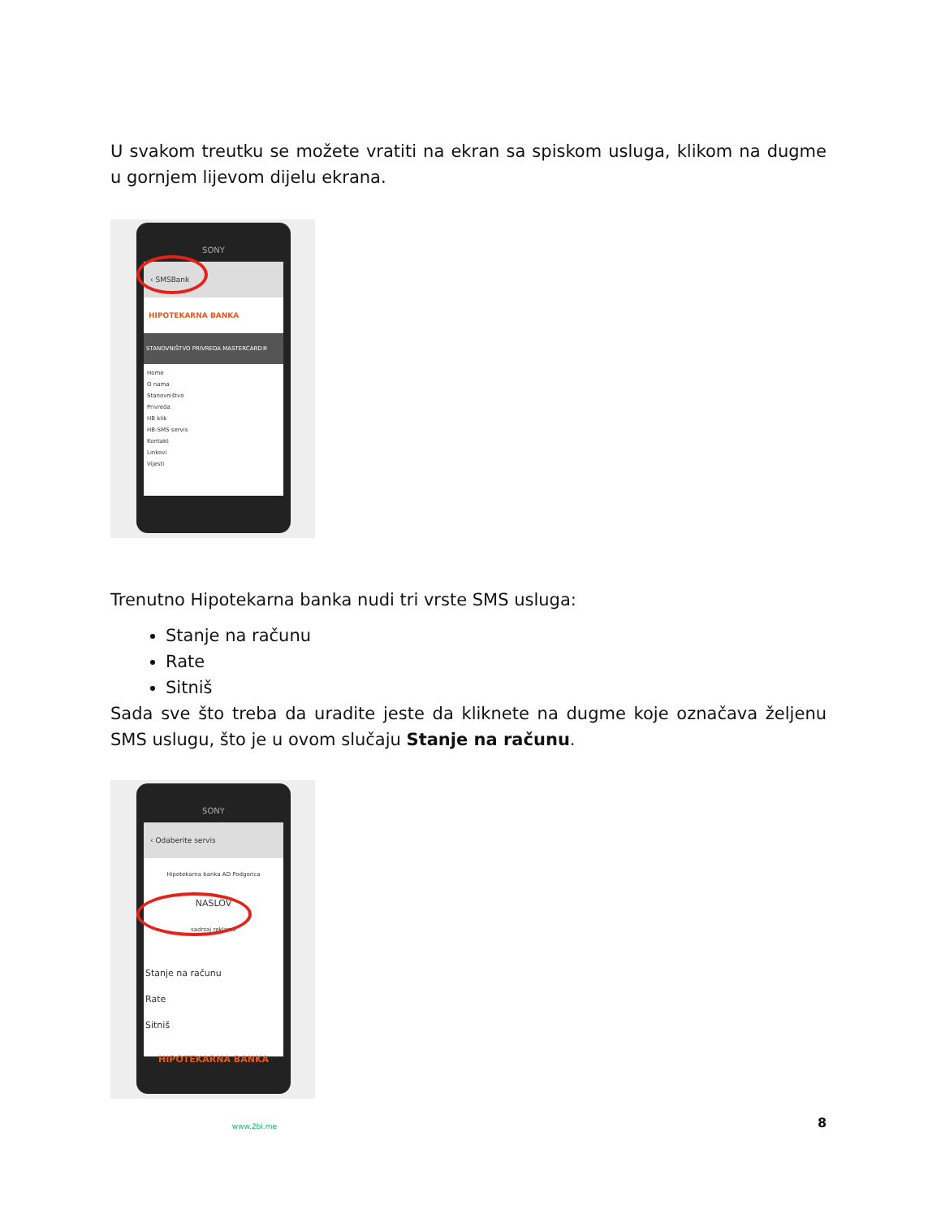U svakom treutku se možete vratiti na ekran sa spiskom usluga, klikom na dugme u gornjem lijevom dijelu ekrana.
SONY
‹ SMSBank
HIPOTEKARNA BANKA
STANOVNIŠTVO PRIVREDA MASTERCARD®
Home
O nama
Stanovništvo
Privreda
HB klik
HB-SMS servis
Kontakt
Linkovi
Vijesti
Trenutno Hipotekarna banka nudi tri vrste SMS usluga:
Stanje na računu
Rate
Sitniš
Sada sve što treba da uradite jeste da kliknete na dugme koje označava željenu SMS uslugu, što je u ovom slučaju Stanje na računu.
SONY
‹ Odaberite servis
Hipotekarna banka AD Podgorica
NASLOV
sadrzaj reklame
Stanje na računu
Rate
Sitniš
HIPOTEKARNA BANKA
www.2bi.me
8